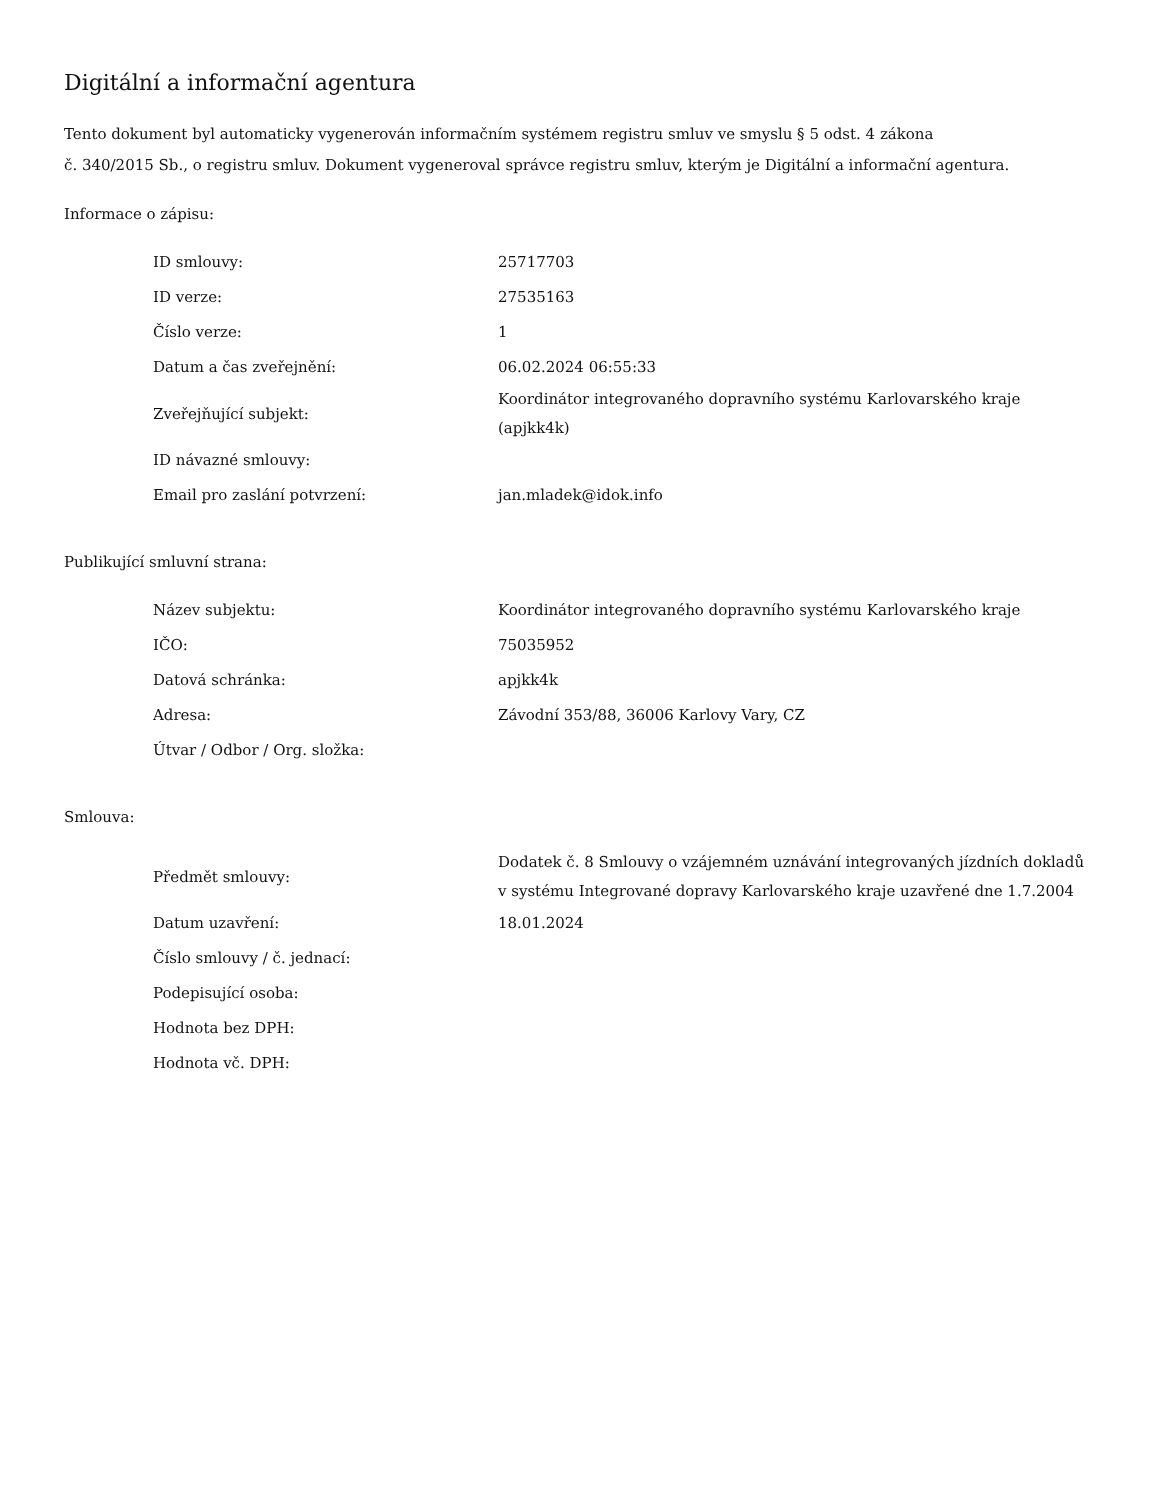Digitální a informační agentura
Tento dokument byl automaticky vygenerován informačním systémem registru smluv ve smyslu § 5 odst. 4 zákona
č. 340/2015 Sb., o registru smluv. Dokument vygeneroval správce registru smluv, kterým je Digitální a informační agentura.
Informace o zápisu:
| ID smlouvy: | 25717703 |
| ID verze: | 27535163 |
| Číslo verze: | 1 |
| Datum a čas zveřejnění: | 06.02.2024 06:55:33 |
| Zveřejňující subjekt: | Koordinátor integrovaného dopravního systému Karlovarského kraje (apjkk4k) |
| ID návazné smlouvy: | |
| Email pro zaslání potvrzení: | jan.mladek@idok.info |
Publikující smluvní strana:
| Název subjektu: | Koordinátor integrovaného dopravního systému Karlovarského kraje |
| IČO: | 75035952 |
| Datová schránka: | apjkk4k |
| Adresa: | Závodní 353/88, 36006 Karlovy Vary, CZ |
| Útvar / Odbor / Org. složka: | |
Smlouva:
| Předmět smlouvy: | Dodatek č. 8 Smlouvy o vzájemném uznávání integrovaných jízdních dokladů v systému Integrované dopravy Karlovarského kraje uzavřené dne 1.7.2004 |
| Datum uzavření: | 18.01.2024 |
| Číslo smlouvy / č. jednací: | |
| Podepisující osoba: | |
| Hodnota bez DPH: | |
| Hodnota vč. DPH: | |